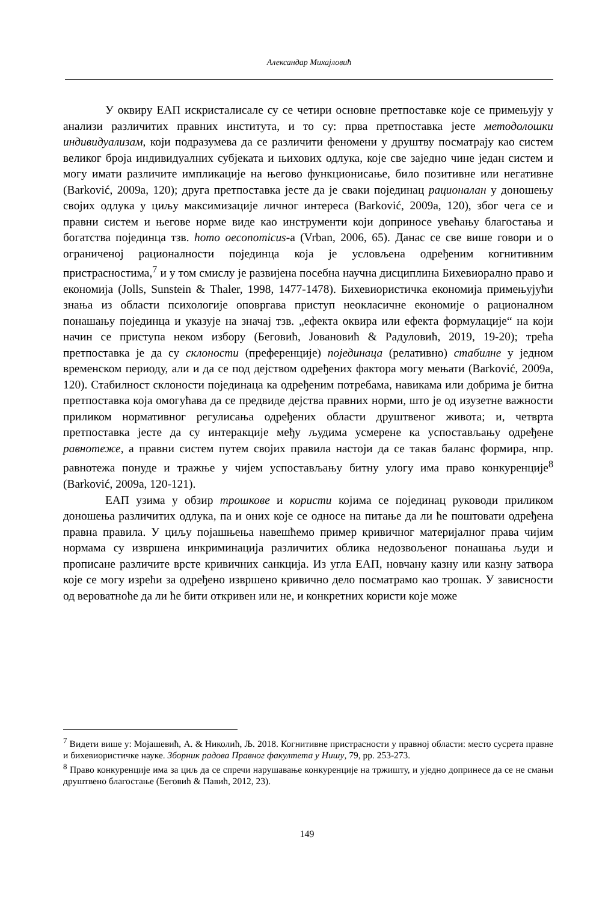Александар Михајловић
У оквиру ЕАП искристалисале су се четири основне претпоставке које се примењују у анализи различитих правних института, и то су: прва претпоставка јесте методолошки индивидуализам, који подразумева да се различити феномени у друштву посматрају као систем великог броја индивидуалних субјеката и њихових одлука, које све заједно чине један систем и могу имати различите импликације на његово функционисање, било позитивне или негативне (Barković, 2009a, 120); друга претпоставка јесте да је сваки појединац рационалан у доношењу својих одлука у циљу максимизације личног интереса (Barković, 2009a, 120), због чега се и правни систем и његове норме виде као инструменти који доприносе увећању благостања и богатства појединца тзв. homo oeconomicus-a (Vrban, 2006, 65). Данас се све више говори и о ограниченој рационалности појединца која је условљена одређеним когнитивним пристрасностима,<sup>7</sup> и у том смислу је развијена посебна научна дисциплина Бихевиорално право и економија (Jolls, Sunstein & Thaler, 1998, 1477-1478). Бихевиористичка економија примењујући знања из области психологије оповргава приступ неокласичне економије о рационалном понашању појединца и указује на значај тзв. „ефекта оквира или ефекта формулације“ на који начин се приступа неком избору (Беговић, Јовановић & Радуловић, 2019, 19-20); трећа претпоставка је да су склоности (преференције) појединаца (релативно) стабилне у једном временском периоду, али и да се под дејством одређених фактора могу мењати (Barković, 2009a, 120). Стабилност склоности појединаца ка одређеним потребама, навикама или добрима је битна претпоставка која омогућава да се предвиде дејства правних норми, што је од изузетне важности приликом нормативног регулисања одређених области друштвеног живота; и, четврта претпоставка јесте да су интеракције међу људима усмерене ка успостављању одређене равнотеже, а правни систем путем својих правила настоји да се такав баланс формира, нпр. равнотежа понуде и тражње у чијем успостављању битну улогу има право конкуренције<sup>8</sup> (Barković, 2009a, 120-121).
ЕАП узима у обзир трошкове и користи којима се појединац руководи приликом доношења различитих одлука, па и оних које се односе на питање да ли ће поштовати одређена правна правила. У циљу појашњења навешћемо пример кривичног материјалног права чијим нормама су извршена инкриминација различитих облика недозвољеног понашања људи и прописане различите врсте кривичних санкција. Из угла ЕАП, новчану казну или казну затвора које се могу изрећи за одређено извршено кривично дело посматрамо као трошак. У зависности од вероватноће да ли ће бити откривен или не, и конкретних користи које може
<sup>7</sup> Видети више у: Мојашевић, А. & Николић, Љ. 2018. Когнитивне пристрасности у правној области: место сусрета правне и бихевиористичке науке. Зборник радова Правног факултета у Нишу, 79, pp. 253-273.
<sup>8</sup> Право конкуренције има за циљ да се спречи нарушавање конкуренције на тржишту, и уједно допринесе да се не смањи друштвено благостање (Беговић & Павић, 2012, 23).
149